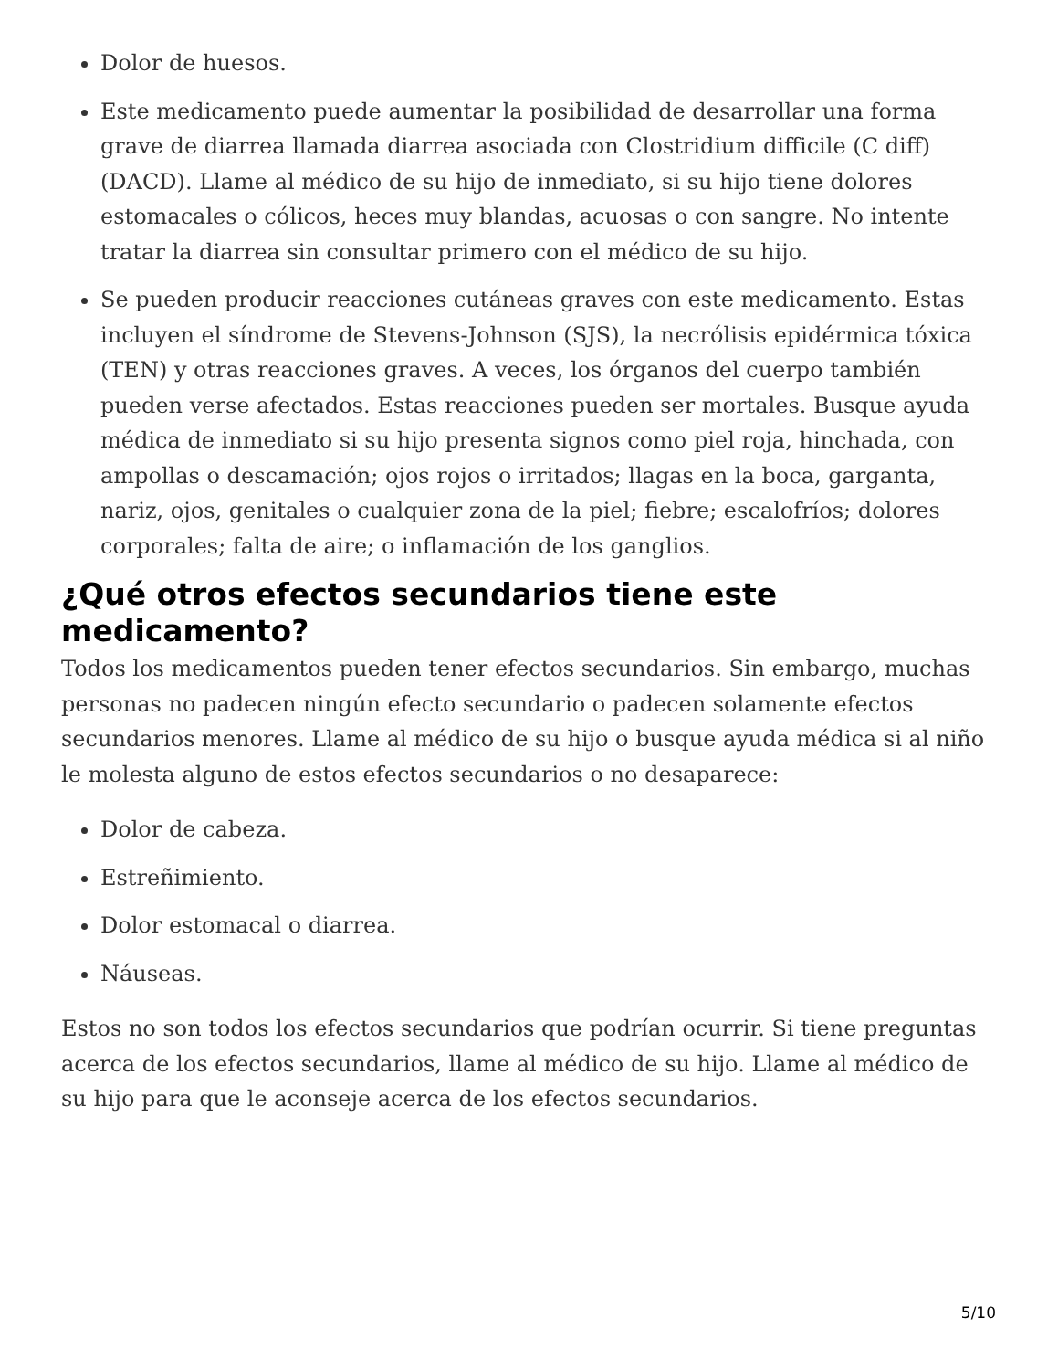Dolor de huesos.
Este medicamento puede aumentar la posibilidad de desarrollar una forma grave de diarrea llamada diarrea asociada con Clostridium difficile (C diff) (DACD). Llame al médico de su hijo de inmediato, si su hijo tiene dolores estomacales o cólicos, heces muy blandas, acuosas o con sangre. No intente tratar la diarrea sin consultar primero con el médico de su hijo.
Se pueden producir reacciones cutáneas graves con este medicamento. Estas incluyen el síndrome de Stevens-Johnson (SJS), la necrólisis epidérmica tóxica (TEN) y otras reacciones graves. A veces, los órganos del cuerpo también pueden verse afectados. Estas reacciones pueden ser mortales. Busque ayuda médica de inmediato si su hijo presenta signos como piel roja, hinchada, con ampollas o descamación; ojos rojos o irritados; llagas en la boca, garganta, nariz, ojos, genitales o cualquier zona de la piel; fiebre; escalofríos; dolores corporales; falta de aire; o inflamación de los ganglios.
¿Qué otros efectos secundarios tiene este medicamento?
Todos los medicamentos pueden tener efectos secundarios. Sin embargo, muchas personas no padecen ningún efecto secundario o padecen solamente efectos secundarios menores. Llame al médico de su hijo o busque ayuda médica si al niño le molesta alguno de estos efectos secundarios o no desaparece:
Dolor de cabeza.
Estreñimiento.
Dolor estomacal o diarrea.
Náuseas.
Estos no son todos los efectos secundarios que podrían ocurrir. Si tiene preguntas acerca de los efectos secundarios, llame al médico de su hijo. Llame al médico de su hijo para que le aconseje acerca de los efectos secundarios.
5/10